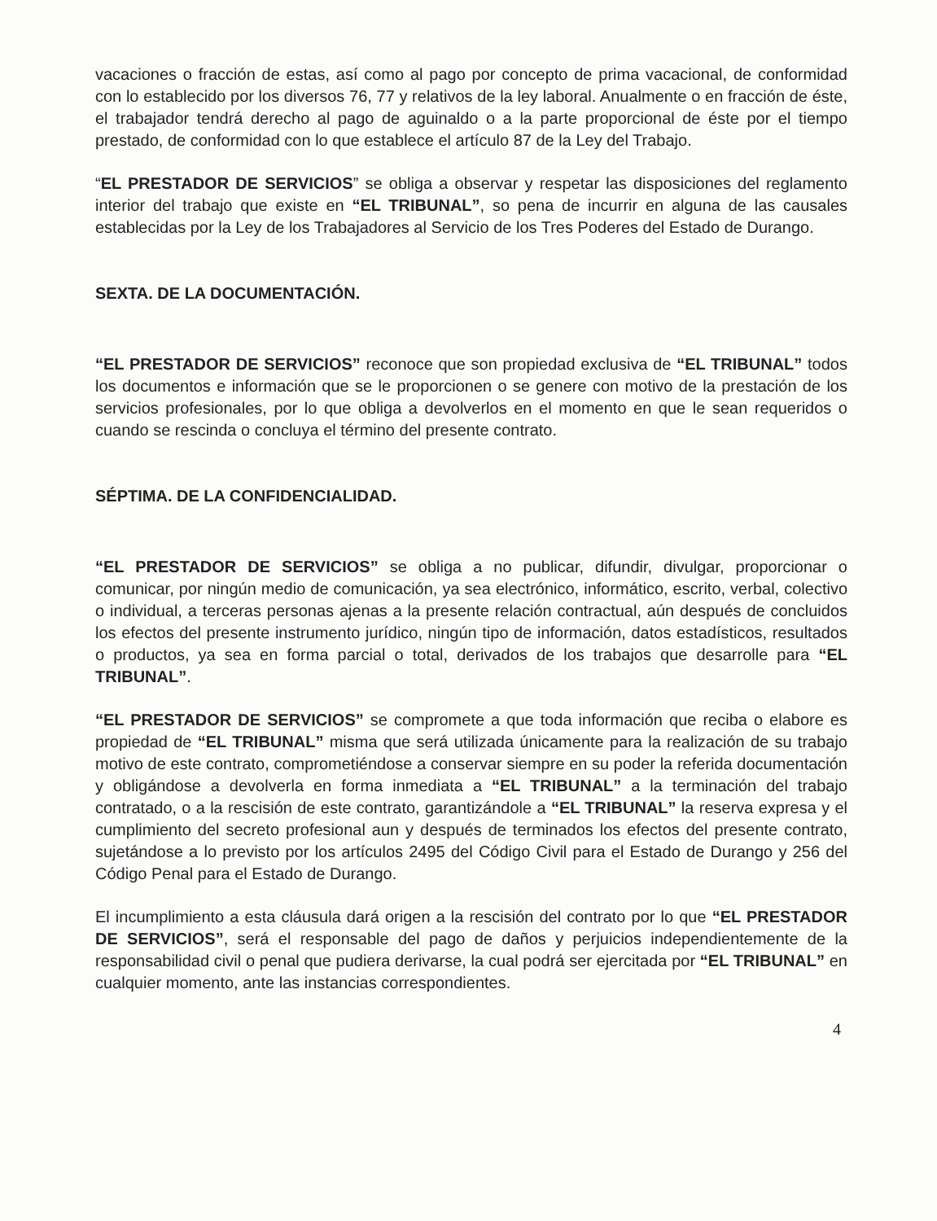vacaciones o fracción de estas, así como al pago por concepto de prima vacacional, de conformidad con lo establecido por los diversos 76, 77 y relativos de la ley laboral. Anualmente o en fracción de éste, el trabajador tendrá derecho al pago de aguinaldo o a la parte proporcional de éste por el tiempo prestado, de conformidad con lo que establece el artículo 87 de la Ley del Trabajo.
“EL PRESTADOR DE SERVICIOS” se obliga a observar y respetar las disposiciones del reglamento interior del trabajo que existe en “EL TRIBUNAL”, so pena de incurrir en alguna de las causales establecidas por la Ley de los Trabajadores al Servicio de los Tres Poderes del Estado de Durango.
SEXTA. DE LA DOCUMENTACIÓN.
“EL PRESTADOR DE SERVICIOS” reconoce que son propiedad exclusiva de “EL TRIBUNAL” todos los documentos e información que se le proporcionen o se genere con motivo de la prestación de los servicios profesionales, por lo que obliga a devolverlos en el momento en que le sean requeridos o cuando se rescinda o concluya el término del presente contrato.
SÉPTIMA. DE LA CONFIDENCIALIDAD.
“EL PRESTADOR DE SERVICIOS” se obliga a no publicar, difundir, divulgar, proporcionar o comunicar, por ningún medio de comunicación, ya sea electrónico, informático, escrito, verbal, colectivo o individual, a terceras personas ajenas a la presente relación contractual, aún después de concluidos los efectos del presente instrumento jurídico, ningún tipo de información, datos estadísticos, resultados o productos, ya sea en forma parcial o total, derivados de los trabajos que desarrolle para “EL TRIBUNAL”.
“EL PRESTADOR DE SERVICIOS” se compromete a que toda información que reciba o elabore es propiedad de “EL TRIBUNAL” misma que será utilizada únicamente para la realización de su trabajo motivo de este contrato, comprometiéndose a conservar siempre en su poder la referida documentación y obligándose a devolverla en forma inmediata a “EL TRIBUNAL” a la terminación del trabajo contratado, o a la rescisión de este contrato, garantizándole a “EL TRIBUNAL” la reserva expresa y el cumplimiento del secreto profesional aun y después de terminados los efectos del presente contrato, sujetándose a lo previsto por los artículos 2495 del Código Civil para el Estado de Durango y 256 del Código Penal para el Estado de Durango.
El incumplimiento a esta cláusula dará origen a la rescisión del contrato por lo que “EL PRESTADOR DE SERVICIOS”, será el responsable del pago de daños y perjuicios independientemente de la responsabilidad civil o penal que pudiera derivarse, la cual podrá ser ejercitada por “EL TRIBUNAL” en cualquier momento, ante las instancias correspondientes.
4